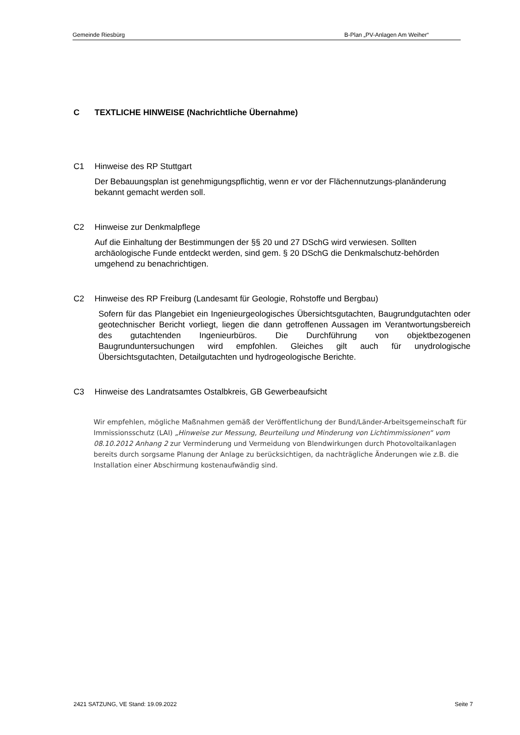Gemeinde Riesbürg B-Plan „PV-Anlagen Am Weiher“
C TEXTLICHE HINWEISE (Nachrichtliche Übernahme)
C1 Hinweise des RP Stuttgart
Der Bebauungsplan ist genehmigungspflichtig, wenn er vor der Flächennutzungs-planänderung bekannt gemacht werden soll.
C2 Hinweise zur Denkmalpflege
Auf die Einhaltung der Bestimmungen der §§ 20 und 27 DSchG wird verwiesen. Sollten archäologische Funde entdeckt werden, sind gem. § 20 DSchG die Denkmalschutz-behörden umgehend zu benachrichtigen.
C2 Hinweise des RP Freiburg (Landesamt für Geologie, Rohstoffe und Bergbau)
Sofern für das Plangebiet ein Ingenieurgeologisches Übersichtsgutachten, Baugrundgutachten oder geotechnischer Bericht vorliegt, liegen die dann getroffenen Aussagen im Verantwortungsbereich des gutachtenden Ingenieurbüros. Die Durchführung von objektbezogenen Baugrunduntersuchungen wird empfohlen. Gleiches gilt auch für unydrologische Übersichtsgutachten, Detailgutachten und hydrogeologische Berichte.
C3 Hinweise des Landratsamtes Ostalbkreis, GB Gewerbeaufsicht
Wir empfehlen, mögliche Maßnahmen gemäß der Veröffentlichung der Bund/Länder-Arbeitsgemeinschaft für Immissionsschutz (LAI) „Hinweise zur Messung, Beurteilung und Minderung von Lichtimmissionen“ vom 08.10.2012 Anhang 2 zur Verminderung und Vermeidung von Blendwirkungen durch Photovoltaikanlagen bereits durch sorgsame Planung der Anlage zu berücksichtigen, da nachträgliche Änderungen wie z.B. die Installation einer Abschirmung kostenaufwändig sind.
2421 SATZUNG, VE Stand: 19.09.2022 Seite 7